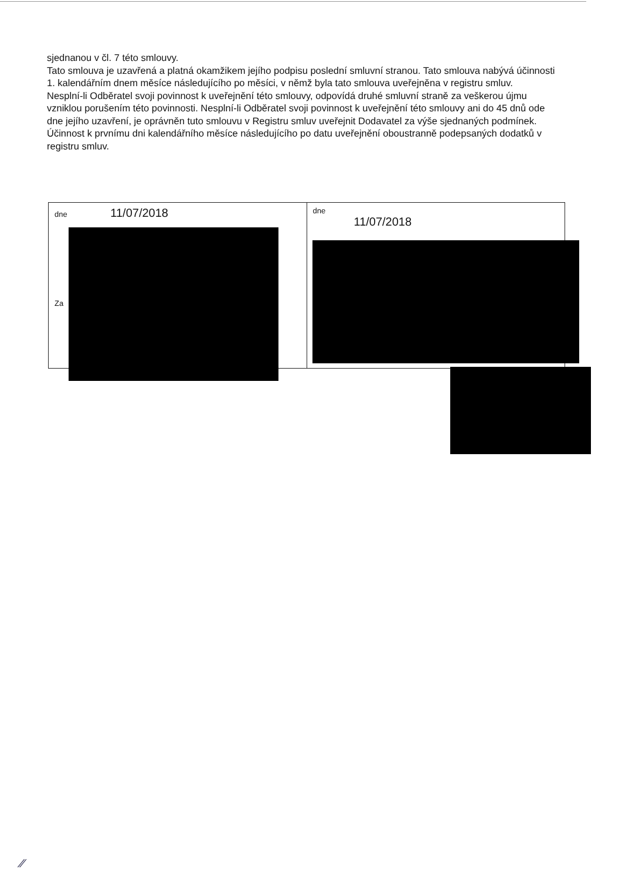sjednanou v čl. 7 této smlouvy.
Tato smlouva je uzavřená a platná okamžikem jejího podpisu poslední smluvní stranou. Tato smlouva nabývá účinnosti 1. kalendářním dnem měsíce následujícího po měsíci, v němž byla tato smlouva uveřejněna v registru smluv.
Nesplní-li Odběratel svoji povinnost k uveřejnění této smlouvy, odpovídá druhé smluvní straně za veškerou újmu vzniklou porušením této povinnosti. Nesplní-li Odběratel svoji povinnost k uveřejnění této smlouvy ani do 45 dnů ode dne jejího uzavření, je oprávněn tuto smlouvu v Registru smluv uveřejnit Dodavatel za výše sjednaných podmínek.
Účinnost k prvnímu dni kalendářního měsíce následujícího po datu uveřejnění oboustranně podepsaných dodatků v registru smluv.
| dne 11/07/2018 Za | dne 11/07/2018 |
⁄⁄